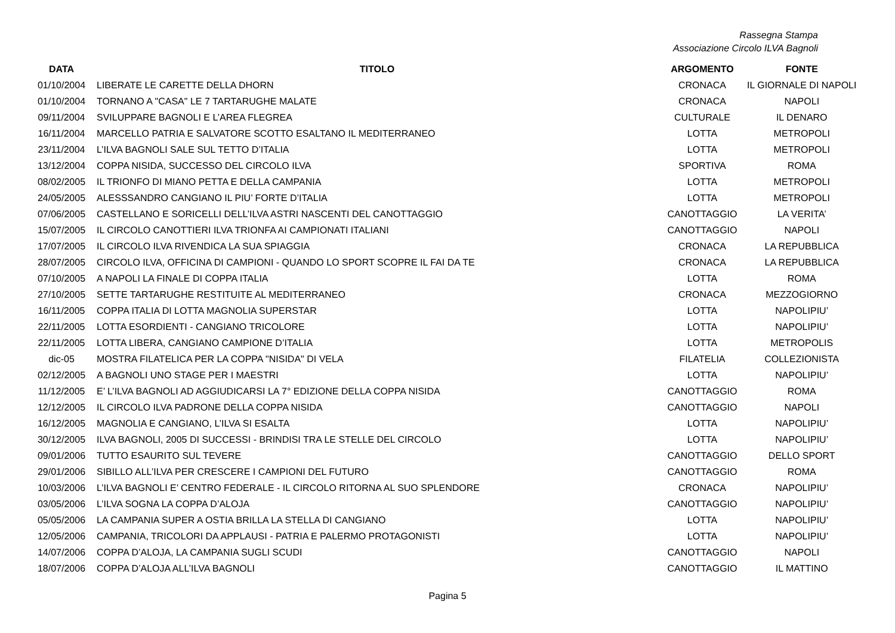Rassegna Stampa
Associazione Circolo ILVA Bagnoli
| DATA | TITOLO | ARGOMENTO | FONTE |
| --- | --- | --- | --- |
| 01/10/2004 | LIBERATE LE CARETTE DELLA DHORN | CRONACA | IL GIORNALE DI NAPOLI |
| 01/10/2004 | TORNANO A "CASA" LE 7 TARTARUGHE MALATE | CRONACA | NAPOLI |
| 09/11/2004 | SVILUPPARE BAGNOLI E L’AREA FLEGREA | CULTURALE | IL DENARO |
| 16/11/2004 | MARCELLO PATRIA E SALVATORE SCOTTO ESALTANO IL MEDITERRANEO | LOTTA | METROPOLI |
| 23/11/2004 | L’ILVA BAGNOLI SALE SUL TETTO D’ITALIA | LOTTA | METROPOLI |
| 13/12/2004 | COPPA NISIDA, SUCCESSO DEL CIRCOLO ILVA | SPORTIVA | ROMA |
| 08/02/2005 | IL TRIONFO DI MIANO PETTA E DELLA CAMPANIA | LOTTA | METROPOLI |
| 24/05/2005 | ALESSSANDRO CANGIANO IL PIU’ FORTE D’ITALIA | LOTTA | METROPOLI |
| 07/06/2005 | CASTELLANO E SORICELLI DELL’ILVA ASTRI NASCENTI DEL CANOTTAGGIO | CANOTTAGGIO | LA VERITA’ |
| 15/07/2005 | IL CIRCOLO CANOTTIERI ILVA TRIONFA AI CAMPIONATI ITALIANI | CANOTTAGGIO | NAPOLI |
| 17/07/2005 | IL CIRCOLO ILVA RIVENDICA LA SUA SPIAGGIA | CRONACA | LA REPUBBLICA |
| 28/07/2005 | CIRCOLO ILVA, OFFICINA DI CAMPIONI - QUANDO LO SPORT SCOPRE IL FAI DA TE | CRONACA | LA REPUBBLICA |
| 07/10/2005 | A NAPOLI LA FINALE DI COPPA ITALIA | LOTTA | ROMA |
| 27/10/2005 | SETTE TARTARUGHE RESTITUITE AL MEDITERRANEO | CRONACA | MEZZOGIORNO |
| 16/11/2005 | COPPA ITALIA DI LOTTA MAGNOLIA SUPERSTAR | LOTTA | NAPOLIPIU’ |
| 22/11/2005 | LOTTA ESORDIENTI - CANGIANO TRICOLORE | LOTTA | NAPOLIPIU’ |
| 22/11/2005 | LOTTA LIBERA, CANGIANO CAMPIONE D’ITALIA | LOTTA | METROPOLIS |
| dic-05 | MOSTRA FILATELICA PER LA COPPA "NISIDA" DI VELA | FILATELIA | COLLEZIONISTA |
| 02/12/2005 | A BAGNOLI UNO STAGE PER I MAESTRI | LOTTA | NAPOLIPIU’ |
| 11/12/2005 | E’ L’ILVA BAGNOLI AD AGGIUDICARSI LA 7° EDIZIONE DELLA COPPA NISIDA | CANOTTAGGIO | ROMA |
| 12/12/2005 | IL CIRCOLO ILVA PADRONE DELLA COPPA NISIDA | CANOTTAGGIO | NAPOLI |
| 16/12/2005 | MAGNOLIA E CANGIANO, L’ILVA SI ESALTA | LOTTA | NAPOLIPIU’ |
| 30/12/2005 | ILVA BAGNOLI, 2005 DI SUCCESSI - BRINDISI TRA LE STELLE DEL CIRCOLO | LOTTA | NAPOLIPIU’ |
| 09/01/2006 | TUTTO ESAURITO SUL TEVERE | CANOTTAGGIO | DELLO SPORT |
| 29/01/2006 | SIBILLO ALL’ILVA PER CRESCERE I CAMPIONI DEL FUTURO | CANOTTAGGIO | ROMA |
| 10/03/2006 | L’ILVA BAGNOLI E’ CENTRO FEDERALE - IL CIRCOLO RITORNA AL SUO SPLENDORE | CRONACA | NAPOLIPIU’ |
| 03/05/2006 | L’ILVA SOGNA LA COPPA D’ALOJA | CANOTTAGGIO | NAPOLIPIU’ |
| 05/05/2006 | LA CAMPANIA SUPER A OSTIA BRILLA LA STELLA DI CANGIANO | LOTTA | NAPOLIPIU’ |
| 12/05/2006 | CAMPANIA, TRICOLORI DA APPLAUSI - PATRIA E PALERMO PROTAGONISTI | LOTTA | NAPOLIPIU’ |
| 14/07/2006 | COPPA D’ALOJA, LA CAMPANIA SUGLI SCUDI | CANOTTAGGIO | NAPOLI |
| 18/07/2006 | COPPA D’ALOJA ALL’ILVA BAGNOLI | CANOTTAGGIO | IL MATTINO |
Pagina 5